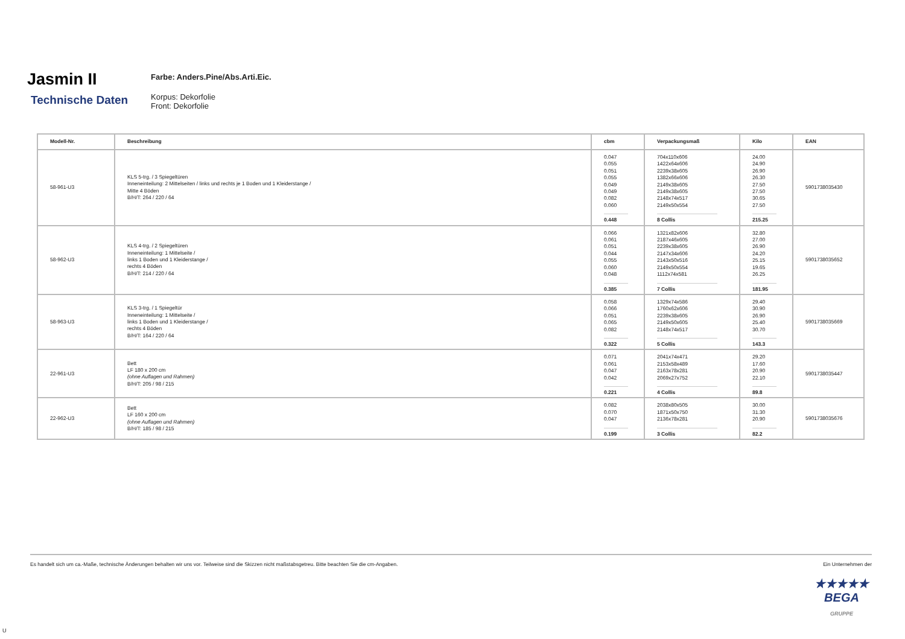Jasmin II
Technische Daten
Farbe: Anders.Pine/Abs.Arti.Eic.
Korpus: Dekorfolie
Front: Dekorfolie
| Modell-Nr. | Beschreibung | cbm | Verpackungsmaß | Kilo | EAN |
| --- | --- | --- | --- | --- | --- |
| 58-961-U3 | KLS 5-trg. / 3 Spiegeltüren Inneneinteilung: 2 Mittelseiten / links und rechts je 1 Boden und 1 Kleiderstange / Mitte 4 Böden B/H/T: 264 / 220 / 64 | 0.047 0.055 0.051 0.055 0.049 0.049 0.082 0.060 0.448 | 704x110x606 1422x64x606 2239x38x605 1382x66x606 2149x38x605 2149x38x605 2148x74x517 2149x50x554 8 Collis | 24.00 24.90 26.90 26.30 27.50 27.50 30.65 27.50 215.25 | 5901738035430 |
| 58-962-U3 | KLS 4-trg. / 2 Spiegeltüren Inneneinteilung: 1 Mittelseite / links 1 Boden und 1 Kleiderstange / rechts 4 Böden B/H/T: 214 / 220 / 64 | 0.066 0.061 0.051 0.044 0.055 0.060 0.048 0.385 | 1321x82x606 2187x46x605 2239x38x605 2147x34x606 2143x50x516 2149x50x554 1112x74x581 7 Collis | 32.80 27.00 26.90 24.20 25.15 19.65 26.25 181.95 | 5901738035652 |
| 58-963-U3 | KLS 3-trg. / 1 Spiegeltür Inneneinteilung: 1 Mittelseite / links 1 Boden und 1 Kleiderstange / rechts 4 Böden B/H/T: 164 / 220 / 64 | 0.058 0.066 0.051 0.065 0.082 0.322 | 1329x74x586 1760x62x606 2239x38x605 2149x50x605 2148x74x517 5 Collis | 29.40 30.90 26.90 25.40 30.70 143.3 | 5901738035669 |
| 22-961-U3 | Bett LF 180 x 200 cm (ohne Auflagen und Rahmen) B/H/T: 205 / 98 / 215 | 0.071 0.061 0.047 0.042 0.221 | 2041x74x471 2153x58x489 2163x78x281 2069x27x752 4 Collis | 29.20 17.60 20.90 22.10 89.8 | 5901738035447 |
| 22-962-U3 | Bett LF 160 x 200 cm (ohne Auflagen und Rahmen) B/H/T: 185 / 98 / 215 | 0.082 0.070 0.047 0.199 | 2038x80x505 1871x50x750 2136x78x281 3 Collis | 30.00 31.30 20.90 82.2 | 5901738035676 |
Es handelt sich um ca.-Maße, technische Änderungen behalten wir uns vor. Teilweise sind die Skizzen nicht maßstabsgetreu. Bitte beachten Sie die cm-Angaben. Ein Unternehmen der
★★★★★
BEGA
GRUPPE
U